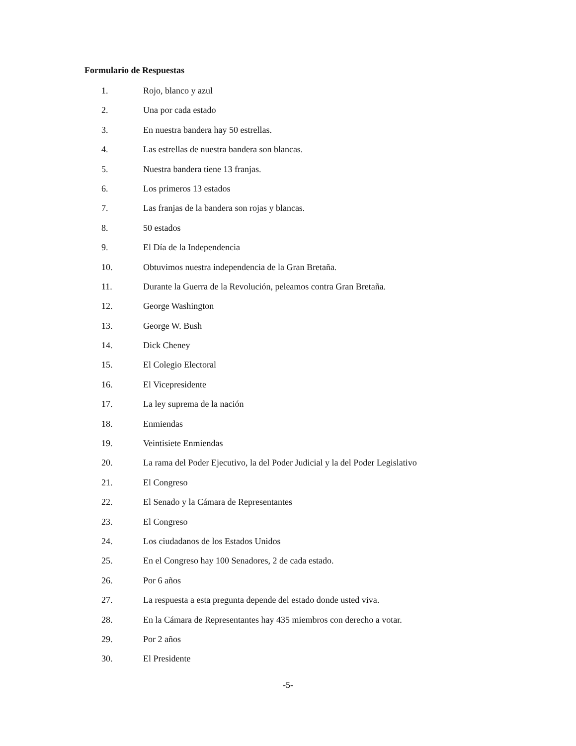Formulario de Respuestas
1. Rojo, blanco y azul
2. Una por cada estado
3. En nuestra bandera hay 50 estrellas.
4. Las estrellas de nuestra bandera son blancas.
5. Nuestra bandera tiene 13 franjas.
6. Los primeros 13 estados
7. Las franjas de la bandera son rojas y blancas.
8. 50 estados
9. El Día de la Independencia
10. Obtuvimos nuestra independencia de la Gran Bretaña.
11. Durante la Guerra de la Revolución, peleamos contra Gran Bretaña.
12. George Washington
13. George W. Bush
14. Dick Cheney
15. El Colegio Electoral
16. El Vicepresidente
17. La ley suprema de la nación
18. Enmiendas
19. Veintisiete Enmiendas
20. La rama del Poder Ejecutivo, la del Poder Judicial y la del Poder Legislativo
21. El Congreso
22. El Senado y la Cámara de Representantes
23. El Congreso
24. Los ciudadanos de los Estados Unidos
25. En el Congreso hay 100 Senadores, 2 de cada estado.
26. Por 6 años
27. La respuesta a esta pregunta depende del estado donde usted viva.
28. En la Cámara de Representantes hay 435 miembros con derecho a votar.
29. Por 2 años
30. El Presidente
-5-